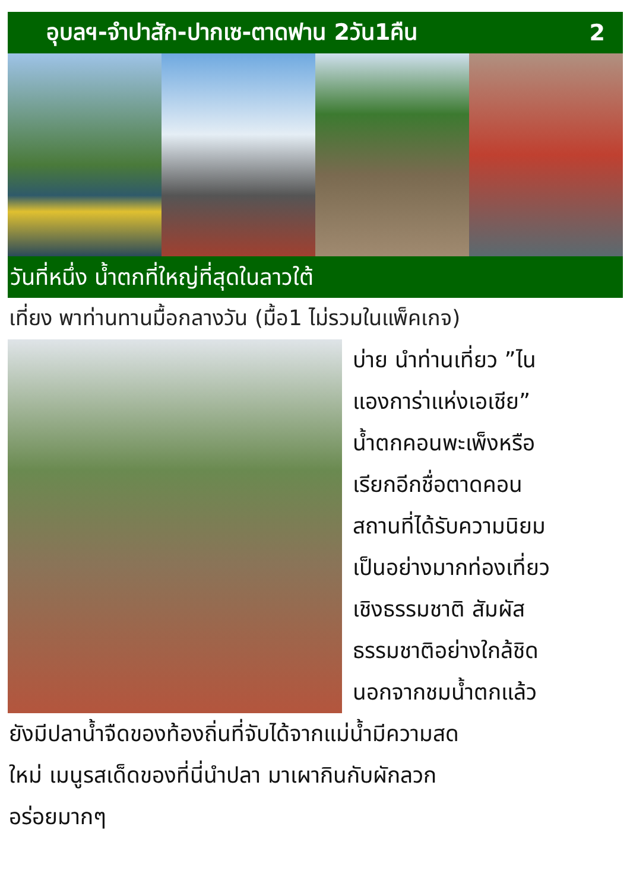อุบลฯ-จำปาสัก-ปากเซ-ตาดฟาน 2วัน1คืน 2
วันที่หนึ่ง น้ำตกที่ใหญ่ที่สุดในลาวใต้
เที่ยง พาท่านทานมื้อกลางวัน (มื้อ1 ไม่รวมในแพ็คเกจ)
บ่าย นำท่านเที่ยว ”ไน
แองการ่าแห่งเอเชีย”
น้ำตกคอนพะเพ็งหรือ
เรียกอีกชื่อตาดคอน
สถานที่ได้รับความนิยม
เป็นอย่างมากท่องเที่ยว
เชิงธรรมชาติ สัมผัส
ธรรมชาติอย่างใกล้ชิด
นอกจากชมน้ำตกแล้ว
ยังมีปลาน้ำจืดของท้องถิ่นที่จับได้จากแม่น้ำมีความสด
ใหม่ เมนูรสเด็ดของที่นี่นำปลา มาเผากินกับผักลวก
อร่อยมากๆ